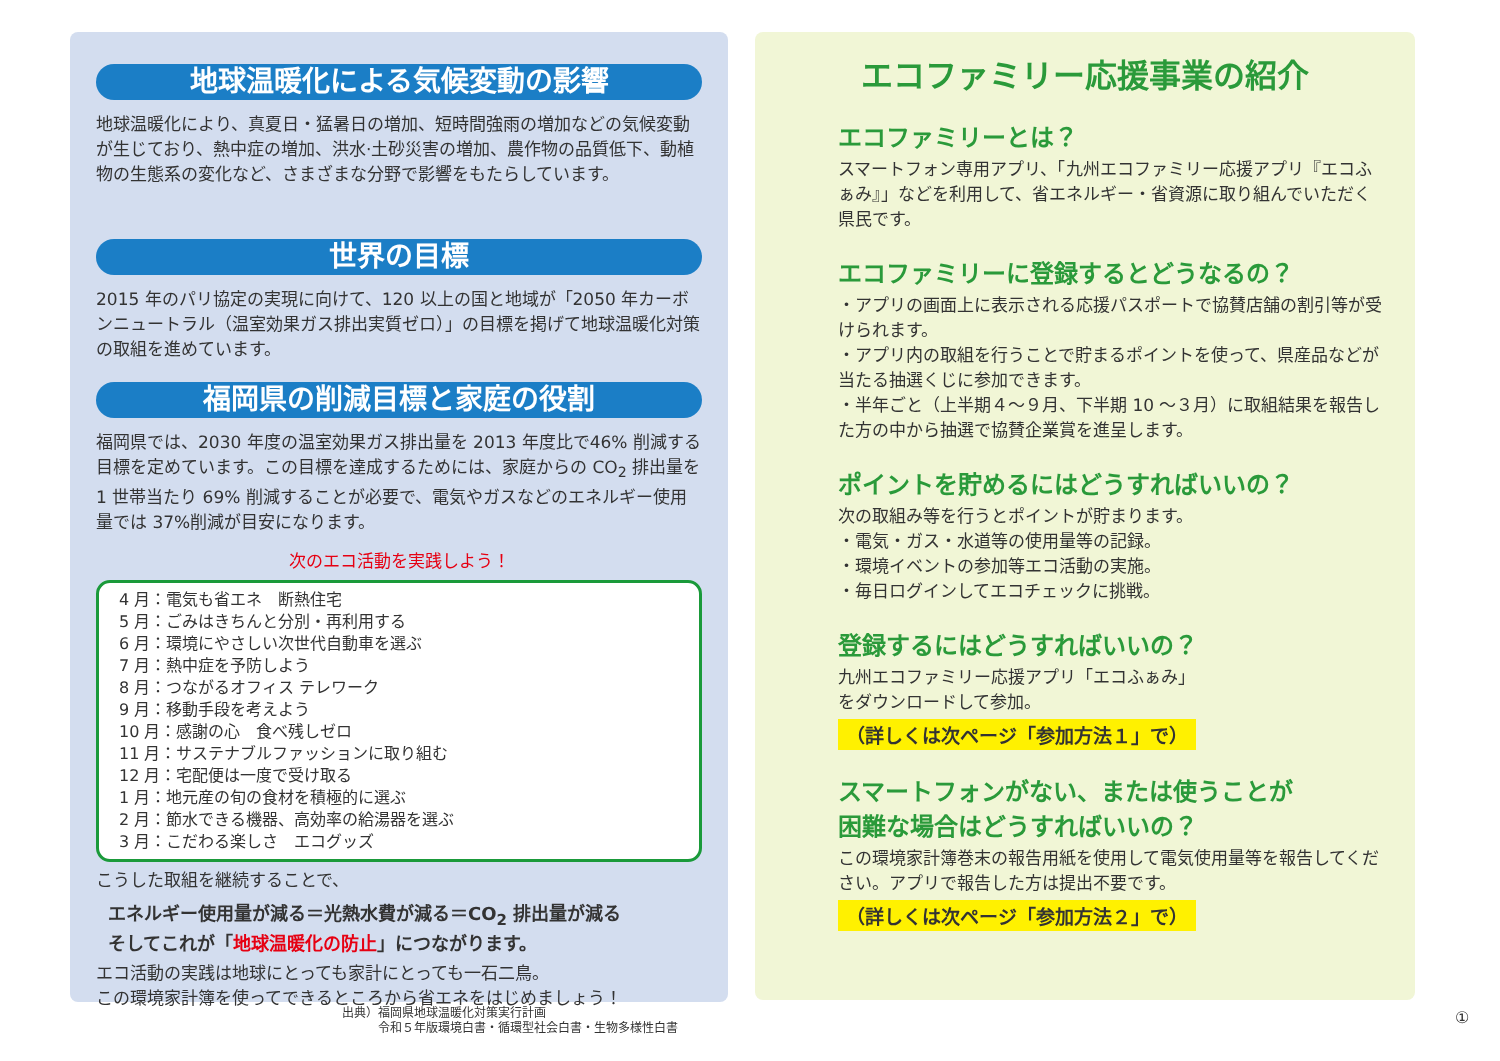地球温暖化による気候変動の影響
地球温暖化により、真夏日・猛暑日の増加、短時間強雨の増加などの気候変動が生じており、熱中症の増加、洪水·土砂災害の増加、農作物の品質低下、動植物の生態系の変化など、さまざまな分野で影響をもたらしています。
世界の目標
2015 年のパリ協定の実現に向けて、120 以上の国と地域が「2050 年カーボンニュートラル（温室効果ガス排出実質ゼロ）」の目標を掲げて地球温暖化対策の取組を進めています。
福岡県の削減目標と家庭の役割
福岡県では、2030 年度の温室効果ガス排出量を 2013 年度比で46% 削減する目標を定めています。この目標を達成するためには、家庭からの CO<sub>2</sub> 排出量を 1 世帯当たり 69% 削減することが必要で、電気やガスなどのエネルギー使用量では 37%削減が目安になります。
次のエコ活動を実践しよう！
4 月：電気も省エネ　断熱住宅
5 月：ごみはきちんと分別・再利用する
6 月：環境にやさしい次世代自動車を選ぶ
7 月：熱中症を予防しよう
8 月：つながるオフィス テレワーク
9 月：移動手段を考えよう
10 月：感謝の心　食べ残しゼロ
11 月：サステナブルファッションに取り組む
12 月：宅配便は一度で受け取る
1 月：地元産の旬の食材を積極的に選ぶ
2 月：節水できる機器、高効率の給湯器を選ぶ
3 月：こだわる楽しさ　エコグッズ
こうした取組を継続することで、
エネルギー使用量が減る＝光熱水費が減る＝CO<sub>2</sub> 排出量が減る
そしてこれが「地球温暖化の防止」につながります。
エコ活動の実践は地球にとっても家計にとっても一石二鳥。
この環境家計簿を使ってできるところから省エネをはじめましょう！
エコファミリー応援事業の紹介
エコファミリーとは？
スマートフォン専用アプリ、「九州エコファミリー応援アプリ『エコふぁみ』」などを利用して、省エネルギー・省資源に取り組んでいただく県民です。
エコファミリーに登録するとどうなるの？
・アプリの画面上に表示される応援パスポートで協賛店舗の割引等が受けられます。
・アプリ内の取組を行うことで貯まるポイントを使って、県産品などが当たる抽選くじに参加できます。
・半年ごと（上半期４～９月、下半期 10 ～３月）に取組結果を報告した方の中から抽選で協賛企業賞を進呈します。
ポイントを貯めるにはどうすればいいの？
次の取組み等を行うとポイントが貯まります。
・電気・ガス・水道等の使用量等の記録。
・環境イベントの参加等エコ活動の実施。
・毎日ログインしてエコチェックに挑戦。
登録するにはどうすればいいの？
九州エコファミリー応援アプリ「エコふぁみ」
をダウンロードして参加。
（詳しくは次ページ「参加方法１」で）
スマートフォンがない、または使うことが
困難な場合はどうすればいいの？
この環境家計簿巻末の報告用紙を使用して電気使用量等を報告してください。アプリで報告した方は提出不要です。
（詳しくは次ページ「参加方法２」で）
出典）福岡県地球温暖化対策実行計画
　　　令和５年版環境白書・循環型社会白書・生物多様性白書
①